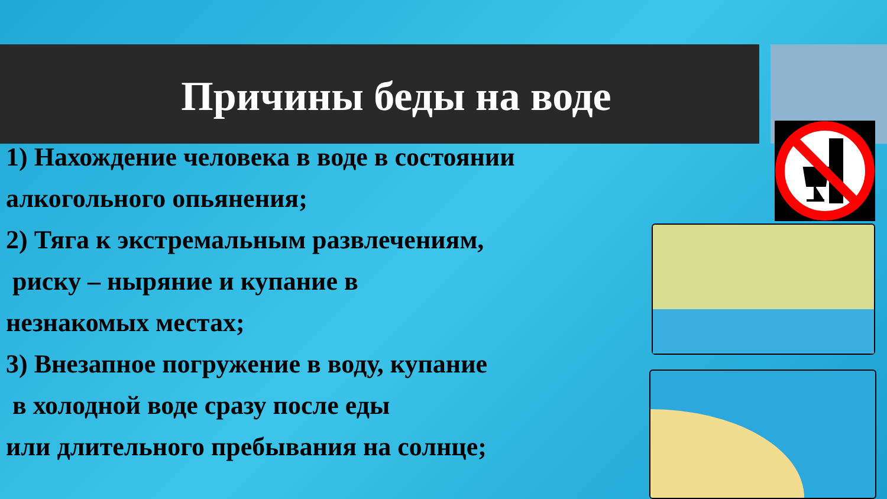Причины беды на воде
1) Нахождение человека в воде в состоянии
алкогольного опьянения;
2) Тяга к экстремальным развлечениям,
риску – ныряние и купание в
незнакомых местах;
3) Внезапное погружение в воду, купание
в холодной воде сразу после еды
или длительного пребывания на солнце;